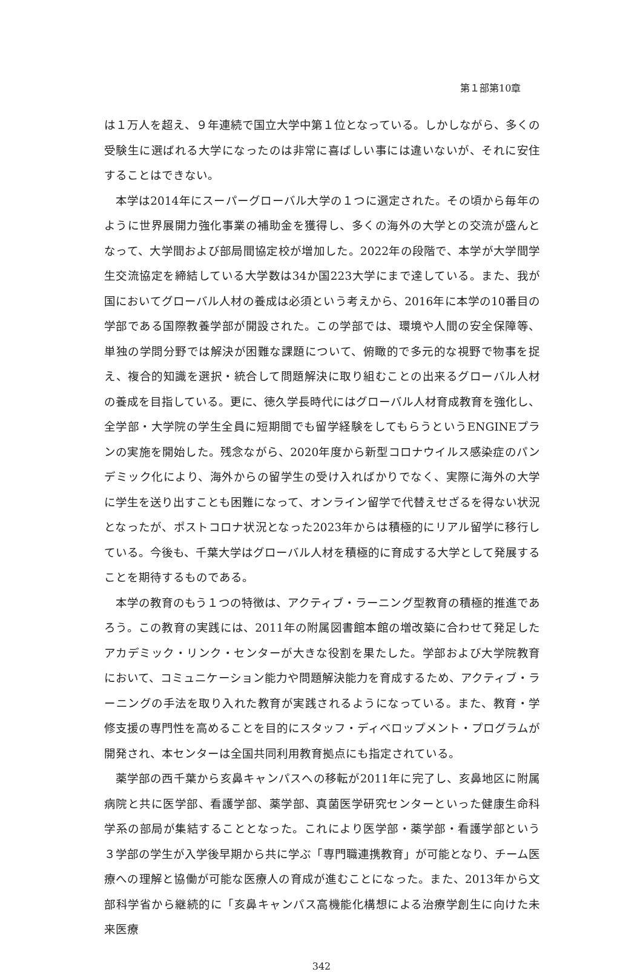第１部第10章
は１万人を超え、９年連続で国立大学中第１位となっている。しかしながら、多くの受験生に選ばれる大学になったのは非常に喜ばしい事には違いないが、それに安住することはできない。
本学は2014年にスーパーグローバル大学の１つに選定された。その頃から毎年のように世界展開力強化事業の補助金を獲得し、多くの海外の大学との交流が盛んとなって、大学間および部局間協定校が増加した。2022年の段階で、本学が大学間学生交流協定を締結している大学数は34か国223大学にまで達している。また、我が国においてグローバル人材の養成は必須という考えから、2016年に本学の10番目の学部である国際教養学部が開設された。この学部では、環境や人間の安全保障等、単独の学問分野では解決が困難な課題について、俯瞰的で多元的な視野で物事を捉え、複合的知識を選択・統合して問題解決に取り組むことの出来るグローバル人材の養成を目指している。更に、徳久学長時代にはグローバル人材育成教育を強化し、全学部・大学院の学生全員に短期間でも留学経験をしてもらうというENGINEプランの実施を開始した。残念ながら、2020年度から新型コロナウイルス感染症のパンデミック化により、海外からの留学生の受け入ればかりでなく、実際に海外の大学に学生を送り出すことも困難になって、オンライン留学で代替えせざるを得ない状況となったが、ポストコロナ状況となった2023年からは積極的にリアル留学に移行している。今後も、千葉大学はグローバル人材を積極的に育成する大学として発展することを期待するものである。
本学の教育のもう１つの特徴は、アクティブ・ラーニング型教育の積極的推進であろう。この教育の実践には、2011年の附属図書館本館の増改築に合わせて発足したアカデミック・リンク・センターが大きな役割を果たした。学部および大学院教育において、コミュニケーション能力や問題解決能力を育成するため、アクティブ・ラーニングの手法を取り入れた教育が実践されるようになっている。また、教育・学修支援の専門性を高めることを目的にスタッフ・ディベロップメント・プログラムが開発され、本センターは全国共同利用教育拠点にも指定されている。
薬学部の西千葉から亥鼻キャンパスへの移転が2011年に完了し、亥鼻地区に附属病院と共に医学部、看護学部、薬学部、真菌医学研究センターといった健康生命科学系の部局が集結することとなった。これにより医学部・薬学部・看護学部という３学部の学生が入学後早期から共に学ぶ「専門職連携教育」が可能となり、チーム医療への理解と協働が可能な医療人の育成が進むことになった。また、2013年から文部科学省から継続的に「亥鼻キャンパス高機能化構想による治療学創生に向けた未来医療
342